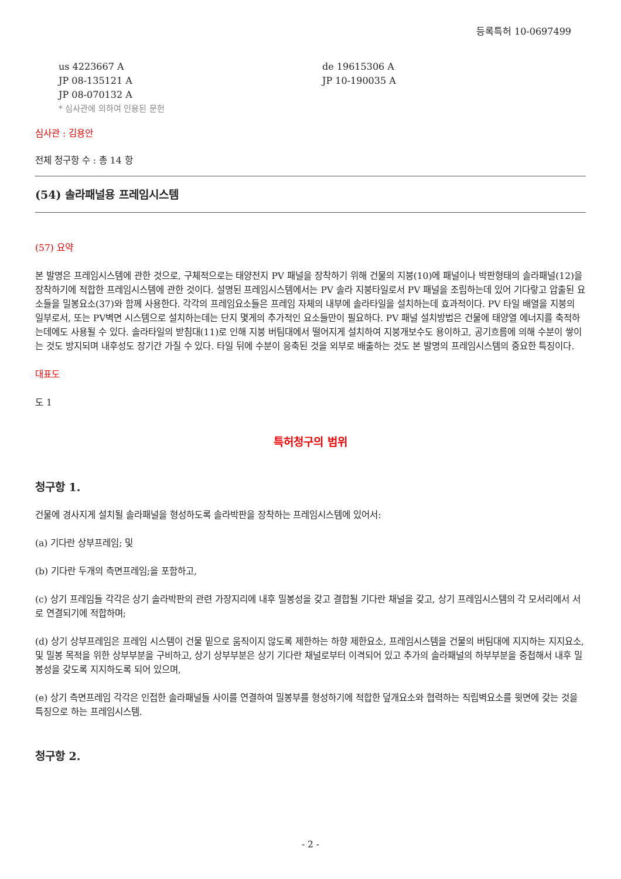등록특허 10-0697499
us 4223667 A
JP 08-135121 A
JP 08-070132 A
de 19615306 A
JP 10-190035 A
* 심사관에 의하여 인용된 문헌
심사관 : 김용안
전체 청구항 수 : 총 14 항
(54) 솔라패널용 프레임시스템
(57) 요약
본 발명은 프레임시스템에 관한 것으로, 구체적으로는 태양전지 PV 패널을 장착하기 위해 건물의 지붕(10)에 패널이나 박판형태의 솔라패널(12)을 장착하기에 적합한 프레임시스템에 관한 것이다. 설명된 프레임시스템에서는 PV 솔라 지붕타일로서 PV 패널을 조립하는데 있어 기다랗고 압출된 요소들을 밀봉요소(37)와 함께 사용한다. 각각의 프레임요소들은 프레임 자체의 내부에 솔라타일을 설치하는데 효과적이다. PV 타일 배열을 지붕의 일부로서, 또는 PV벽면 시스템으로 설치하는데는 단지 몇게의 추가적인 요소들만이 필요하다. PV 패널 설치방법은 건물에 태양열 에너지를 축적하는데에도 사용될 수 있다. 솔라타일의 받침대(11)로 인해 지붕 버팀대에서 떨어지게 설치하여 지붕개보수도 용이하고, 공기흐름에 의해 수분이 쌓이는 것도 방지되며 내후성도 장기간 가질 수 있다. 타일 뒤에 수분이 응축된 것을 외부로 배출하는 것도 본 발명의 프레임시스템의 중요한 특징이다.
대표도
도 1
특허청구의 범위
청구항 1.
건물에 경사지게 설치될 솔라패널을 형성하도록 솔라박판을 장착하는 프레임시스템에 있어서:
(a) 기다란 상부프레임; 및
(b) 기다란 두개의 측면프레임;을 포함하고,
(c) 상기 프레임들 각각은 상기 솔라박판의 관련 가장지리에 내후 밀봉성을 갖고 결합될 기다란 채널을 갖고, 상기 프레임시스템의 각 모서리에서 서로 연결되기에 적합하며;
(d) 상기 상부프레임은 프레임 시스템이 건물 밑으로 움직이지 않도록 제한하는 하향 제한요소, 프레임시스템을 건물의 버팀대에 지지하는 지지요소, 및 밀봉 목적을 위한 상부부분을 구비하고, 상기 상부부분은 상기 기다란 채널로부터 이격되어 있고 추가의 솔라패널의 하부부분을 중첩해서 내후 밀봉성을 갖도록 지지하도록 되어 있으며,
(e) 상기 측면프레임 각각은 인접한 솔라패널들 사이를 연결하여 밀봉부를 형성하기에 적합한 덮개요소와 협력하는 직립벽요소를 윗면에 갖는 것을 특징으로 하는 프레임시스템.
청구항 2.
- 2 -